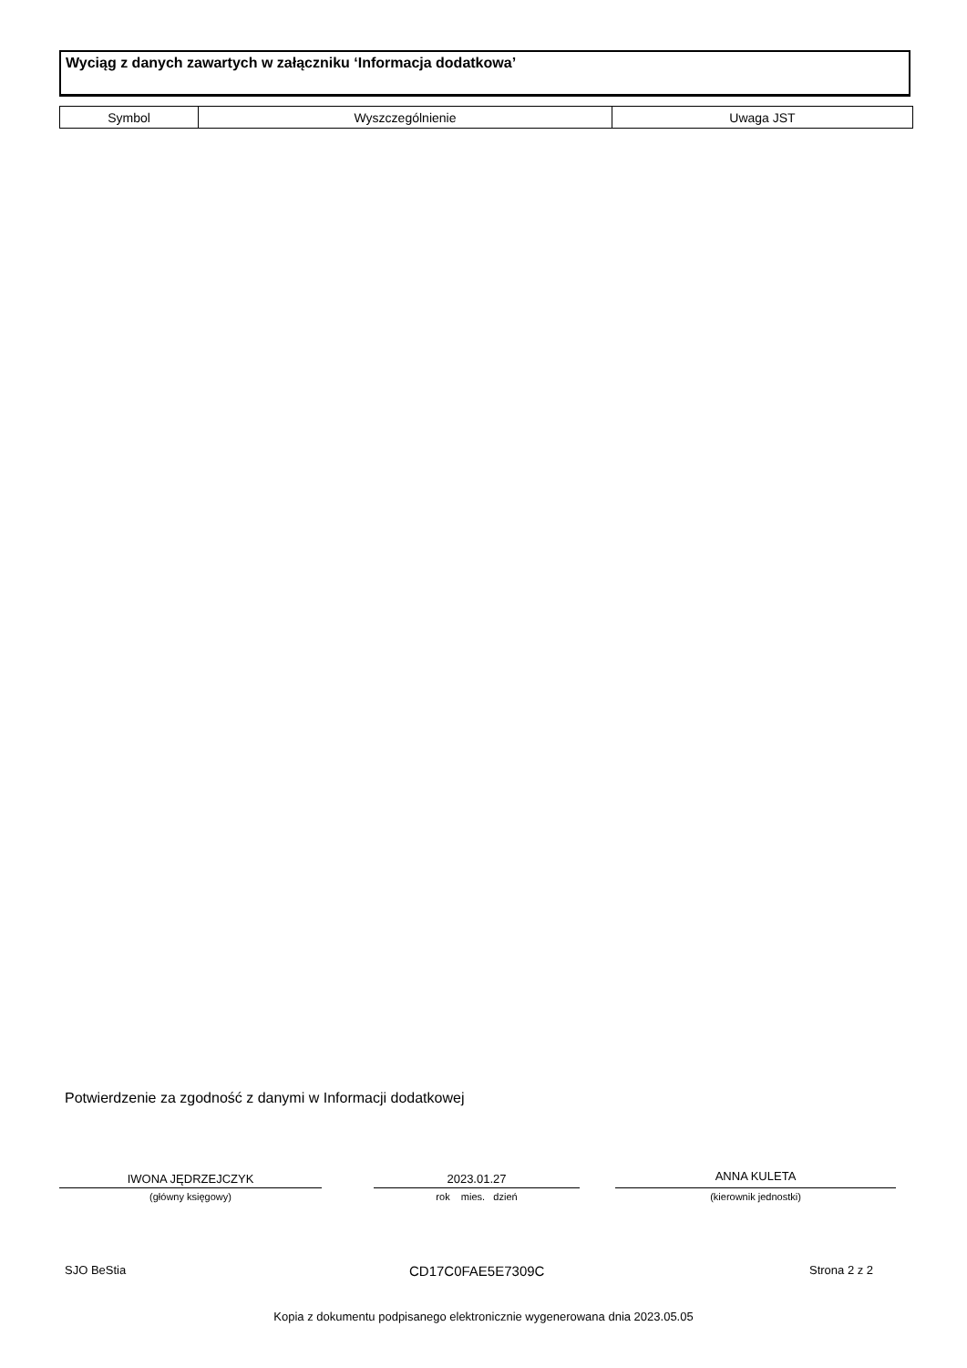Wyciąg z danych zawartych w załączniku ‘Informacja dodatkowa’
| Symbol | Wyszczególnienie | Uwaga JST |
| --- | --- | --- |
Potwierdzenie za zgodność z danymi w Informacji dodatkowej
IWONA JĘDRZEJCZYK
(główny księgowy)
2023.01.27
rok mies. dzień
ANNA KULETA
(kierownik jednostki)
SJO BeStia CD17C0FAE5E7309C Strona 2 z 2
Kopia z dokumentu podpisanego elektronicznie wygenerowana dnia 2023.05.05